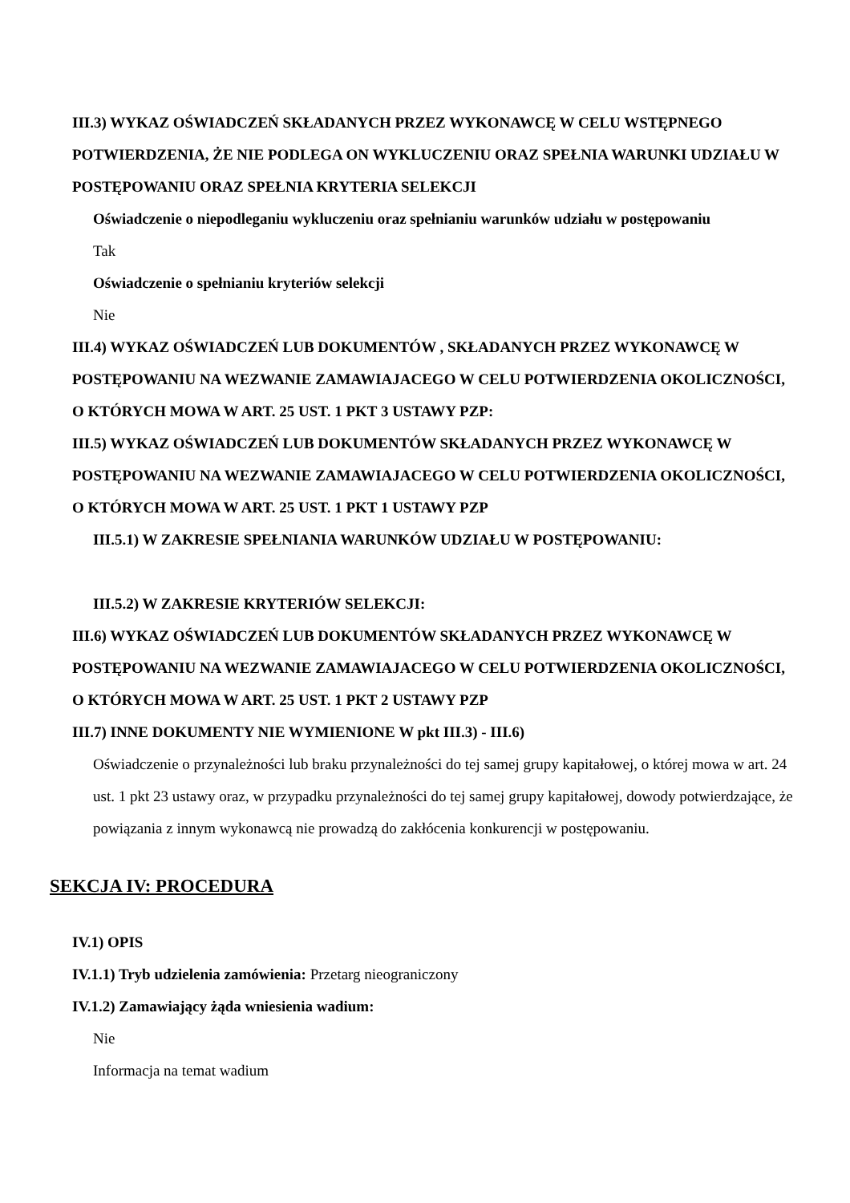III.3) WYKAZ OŚWIADCZEŃ SKŁADANYCH PRZEZ WYKONAWCĘ W CELU WSTĘPNEGO POTWIERDZENIA, ŻE NIE PODLEGA ON WYKLUCZENIU ORAZ SPEŁNIA WARUNKI UDZIAŁU W POSTĘPOWANIU ORAZ SPEŁNIA KRYTERIA SELEKCJI
Oświadczenie o niepodleganiu wykluczeniu oraz spełnianiu warunków udziału w postępowaniu
Tak
Oświadczenie o spełnianiu kryteriów selekcji
Nie
III.4) WYKAZ OŚWIADCZEŃ LUB DOKUMENTÓW , SKŁADANYCH PRZEZ WYKONAWCĘ W POSTĘPOWANIU NA WEZWANIE ZAMAWIAJACEGO W CELU POTWIERDZENIA OKOLICZNOŚCI, O KTÓRYCH MOWA W ART. 25 UST. 1 PKT 3 USTAWY PZP:
III.5) WYKAZ OŚWIADCZEŃ LUB DOKUMENTÓW SKŁADANYCH PRZEZ WYKONAWCĘ W POSTĘPOWANIU NA WEZWANIE ZAMAWIAJACEGO W CELU POTWIERDZENIA OKOLICZNOŚCI, O KTÓRYCH MOWA W ART. 25 UST. 1 PKT 1 USTAWY PZP
III.5.1) W ZAKRESIE SPEŁNIANIA WARUNKÓW UDZIAŁU W POSTĘPOWANIU:
III.5.2) W ZAKRESIE KRYTERIÓW SELEKCJI:
III.6) WYKAZ OŚWIADCZEŃ LUB DOKUMENTÓW SKŁADANYCH PRZEZ WYKONAWCĘ W POSTĘPOWANIU NA WEZWANIE ZAMAWIAJACEGO W CELU POTWIERDZENIA OKOLICZNOŚCI, O KTÓRYCH MOWA W ART. 25 UST. 1 PKT 2 USTAWY PZP
III.7) INNE DOKUMENTY NIE WYMIENIONE W pkt III.3) - III.6)
Oświadczenie o przynależności lub braku przynależności do tej samej grupy kapitałowej, o której mowa w art. 24 ust. 1 pkt 23 ustawy oraz, w przypadku przynależności do tej samej grupy kapitałowej, dowody potwierdzające, że powiązania z innym wykonawcą nie prowadzą do zakłócenia konkurencji w postępowaniu.
SEKCJA IV: PROCEDURA
IV.1) OPIS
IV.1.1) Tryb udzielenia zamówienia: Przetarg nieograniczony
IV.1.2) Zamawiający żąda wniesienia wadium:
Nie
Informacja na temat wadium